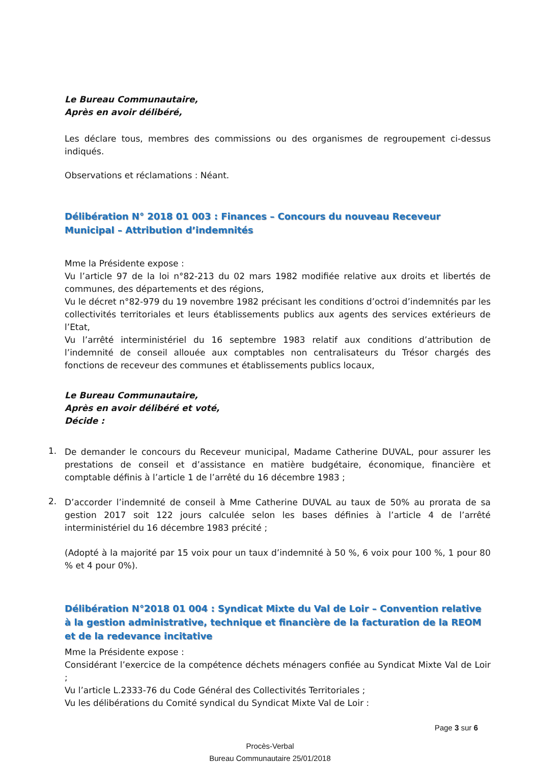Le Bureau Communautaire,
Après en avoir délibéré,
Les déclare tous, membres des commissions ou des organismes de regroupement ci-dessus indiqués.
Observations et réclamations : Néant.
Délibération N° 2018 01 003 : Finances – Concours du nouveau Receveur Municipal – Attribution d’indemnités
Mme la Présidente expose :
Vu l’article 97 de la loi n°82-213 du 02 mars 1982 modifiée relative aux droits et libertés de communes, des départements et des régions,
Vu le décret n°82-979 du 19 novembre 1982 précisant les conditions d’octroi d’indemnités par les collectivités territoriales et leurs établissements publics aux agents des services extérieurs de l’Etat,
Vu l’arrêté interministériel du 16 septembre 1983 relatif aux conditions d’attribution de l’indemnité de conseil allouée aux comptables non centralisateurs du Trésor chargés des fonctions de receveur des communes et établissements publics locaux,
Le Bureau Communautaire,
Après en avoir délibéré et voté,
Décide :
1.
De demander le concours du Receveur municipal, Madame Catherine DUVAL, pour assurer les prestations de conseil et d’assistance en matière budgétaire, économique, financière et comptable définis à l’article 1 de l’arrêté du 16 décembre 1983 ;
2.
D’accorder l’indemnité de conseil à Mme Catherine DUVAL au taux de 50% au prorata de sa gestion 2017 soit 122 jours calculée selon les bases définies à l’article 4 de l’arrêté interministériel du 16 décembre 1983 précité ;
(Adopté à la majorité par 15 voix pour un taux d’indemnité à 50 %, 6 voix pour 100 %, 1 pour 80 % et 4 pour 0%).
Délibération N°2018 01 004 : Syndicat Mixte du Val de Loir – Convention relative à la gestion administrative, technique et financière de la facturation de la REOM et de la redevance incitative
Mme la Présidente expose :
Considérant l’exercice de la compétence déchets ménagers confiée au Syndicat Mixte Val de Loir ;
Vu l’article L.2333-76 du Code Général des Collectivités Territoriales ;
Vu les délibérations du Comité syndical du Syndicat Mixte Val de Loir :
Page 3 sur 6
Procès-Verbal
Bureau Communautaire 25/01/2018